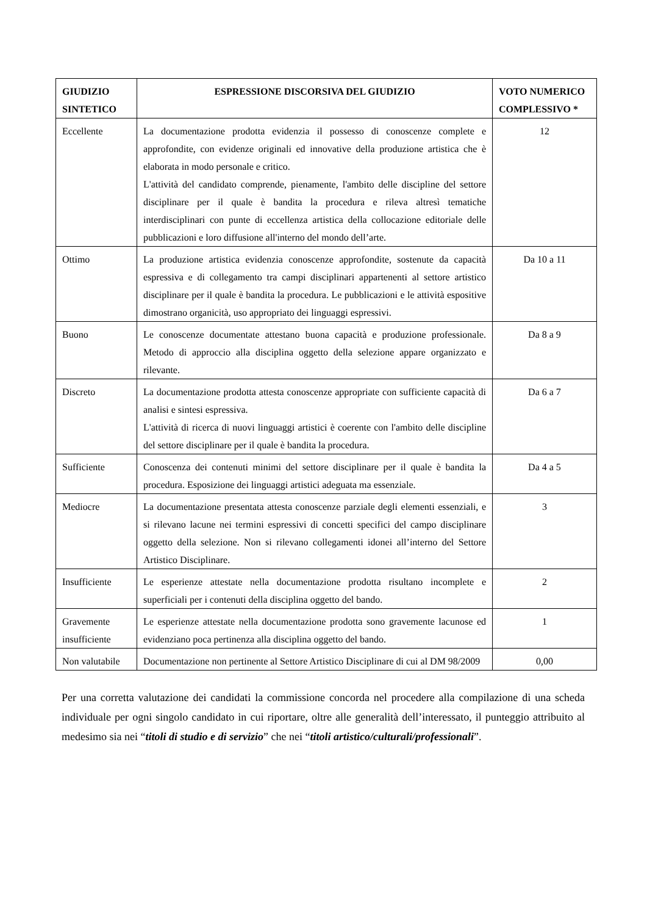| GIUDIZIO SINTETICO | ESPRESSIONE DISCORSIVA DEL GIUDIZIO | VOTO NUMERICO COMPLESSIVO * |
| --- | --- | --- |
| Eccellente | La documentazione prodotta evidenzia il possesso di conoscenze complete e approfondite, con evidenze originali ed innovative della produzione artistica che è elaborata in modo personale e critico. L'attività del candidato comprende, pienamente, l'ambito delle discipline del settore disciplinare per il quale è bandita la procedura e rileva altresì tematiche interdisciplinari con punte di eccellenza artistica della collocazione editoriale delle pubblicazioni e loro diffusione all'interno del mondo dell’arte. | 12 |
| Ottimo | La produzione artistica evidenzia conoscenze approfondite, sostenute da capacità espressiva e di collegamento tra campi disciplinari appartenenti al settore artistico disciplinare per il quale è bandita la procedura. Le pubblicazioni e le attività espositive dimostrano organicità, uso appropriato dei linguaggi espressivi. | Da 10 a 11 |
| Buono | Le conoscenze documentate attestano buona capacità e produzione professionale. Metodo di approccio alla disciplina oggetto della selezione appare organizzato e rilevante. | Da 8 a 9 |
| Discreto | La documentazione prodotta attesta conoscenze appropriate con sufficiente capacità di analisi e sintesi espressiva. L'attività di ricerca di nuovi linguaggi artistici è coerente con l'ambito delle discipline del settore disciplinare per il quale è bandita la procedura. | Da 6 a 7 |
| Sufficiente | Conoscenza dei contenuti minimi del settore disciplinare per il quale è bandita la procedura. Esposizione dei linguaggi artistici adeguata ma essenziale. | Da 4 a 5 |
| Mediocre | La documentazione presentata attesta conoscenze parziale degli elementi essenziali, e si rilevano lacune nei termini espressivi di concetti specifici del campo disciplinare oggetto della selezione. Non si rilevano collegamenti idonei all’interno del Settore Artistico Disciplinare. | 3 |
| Insufficiente | Le esperienze attestate nella documentazione prodotta risultano incomplete e superficiali per i contenuti della disciplina oggetto del bando. | 2 |
| Gravemente insufficiente | Le esperienze attestate nella documentazione prodotta sono gravemente lacunose ed evidenziano poca pertinenza alla disciplina oggetto del bando. | 1 |
| Non valutabile | Documentazione non pertinente al Settore Artistico Disciplinare di cui al DM 98/2009 | 0,00 |
Per una corretta valutazione dei candidati la commissione concorda nel procedere alla compilazione di una scheda individuale per ogni singolo candidato in cui riportare, oltre alle generalità dell’interessato, il punteggio attribuito al medesimo sia nei “titoli di studio e di servizio” che nei “titoli artistico/culturali/professionali”.